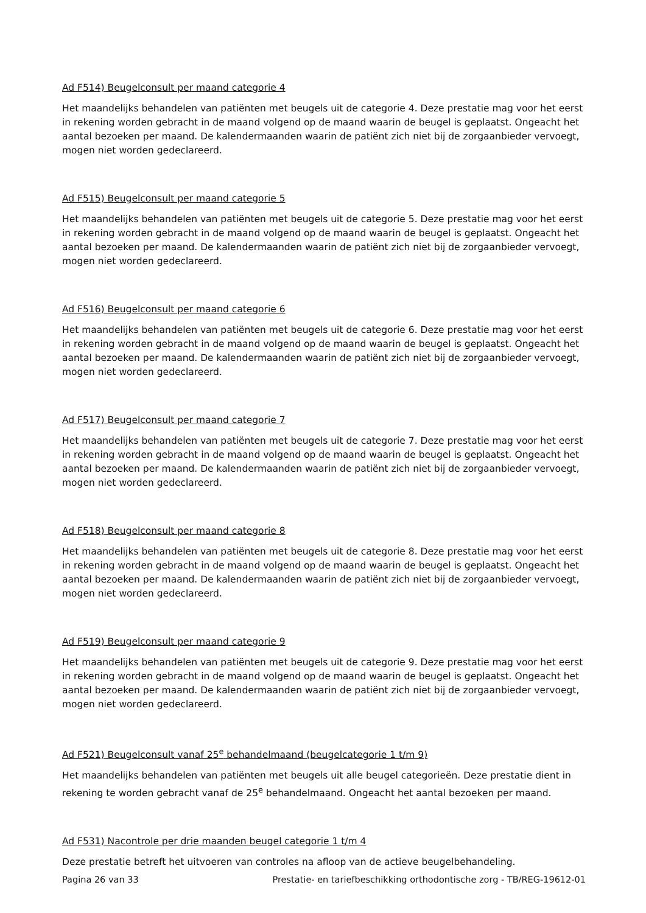Ad F514) Beugelconsult per maand categorie 4
Het maandelijks behandelen van patiënten met beugels uit de categorie 4. Deze prestatie mag voor het eerst in rekening worden gebracht in de maand volgend op de maand waarin de beugel is geplaatst. Ongeacht het aantal bezoeken per maand. De kalendermaanden waarin de patiënt zich niet bij de zorgaanbieder vervoegt, mogen niet worden gedeclareerd.
Ad F515) Beugelconsult per maand categorie 5
Het maandelijks behandelen van patiënten met beugels uit de categorie 5. Deze prestatie mag voor het eerst in rekening worden gebracht in de maand volgend op de maand waarin de beugel is geplaatst. Ongeacht het aantal bezoeken per maand. De kalendermaanden waarin de patiënt zich niet bij de zorgaanbieder vervoegt, mogen niet worden gedeclareerd.
Ad F516) Beugelconsult per maand categorie 6
Het maandelijks behandelen van patiënten met beugels uit de categorie 6. Deze prestatie mag voor het eerst in rekening worden gebracht in de maand volgend op de maand waarin de beugel is geplaatst. Ongeacht het aantal bezoeken per maand. De kalendermaanden waarin de patiënt zich niet bij de zorgaanbieder vervoegt, mogen niet worden gedeclareerd.
Ad F517) Beugelconsult per maand categorie 7
Het maandelijks behandelen van patiënten met beugels uit de categorie 7. Deze prestatie mag voor het eerst in rekening worden gebracht in de maand volgend op de maand waarin de beugel is geplaatst. Ongeacht het aantal bezoeken per maand. De kalendermaanden waarin de patiënt zich niet bij de zorgaanbieder vervoegt, mogen niet worden gedeclareerd.
Ad F518) Beugelconsult per maand categorie 8
Het maandelijks behandelen van patiënten met beugels uit de categorie 8. Deze prestatie mag voor het eerst in rekening worden gebracht in de maand volgend op de maand waarin de beugel is geplaatst. Ongeacht het aantal bezoeken per maand. De kalendermaanden waarin de patiënt zich niet bij de zorgaanbieder vervoegt, mogen niet worden gedeclareerd.
Ad F519) Beugelconsult per maand categorie 9
Het maandelijks behandelen van patiënten met beugels uit de categorie 9. Deze prestatie mag voor het eerst in rekening worden gebracht in de maand volgend op de maand waarin de beugel is geplaatst. Ongeacht het aantal bezoeken per maand. De kalendermaanden waarin de patiënt zich niet bij de zorgaanbieder vervoegt, mogen niet worden gedeclareerd.
Ad F521) Beugelconsult vanaf 25<sup>e</sup> behandelmaand (beugelcategorie 1 t/m 9)
Het maandelijks behandelen van patiënten met beugels uit alle beugel categorieën. Deze prestatie dient in rekening te worden gebracht vanaf de 25<sup>e</sup> behandelmaand. Ongeacht het aantal bezoeken per maand.
Ad F531) Nacontrole per drie maanden beugel categorie 1 t/m 4
Deze prestatie betreft het uitvoeren van controles na afloop van de actieve beugelbehandeling.
Pagina 26 van 33 Prestatie- en tariefbeschikking orthodontische zorg - TB/REG-19612-01